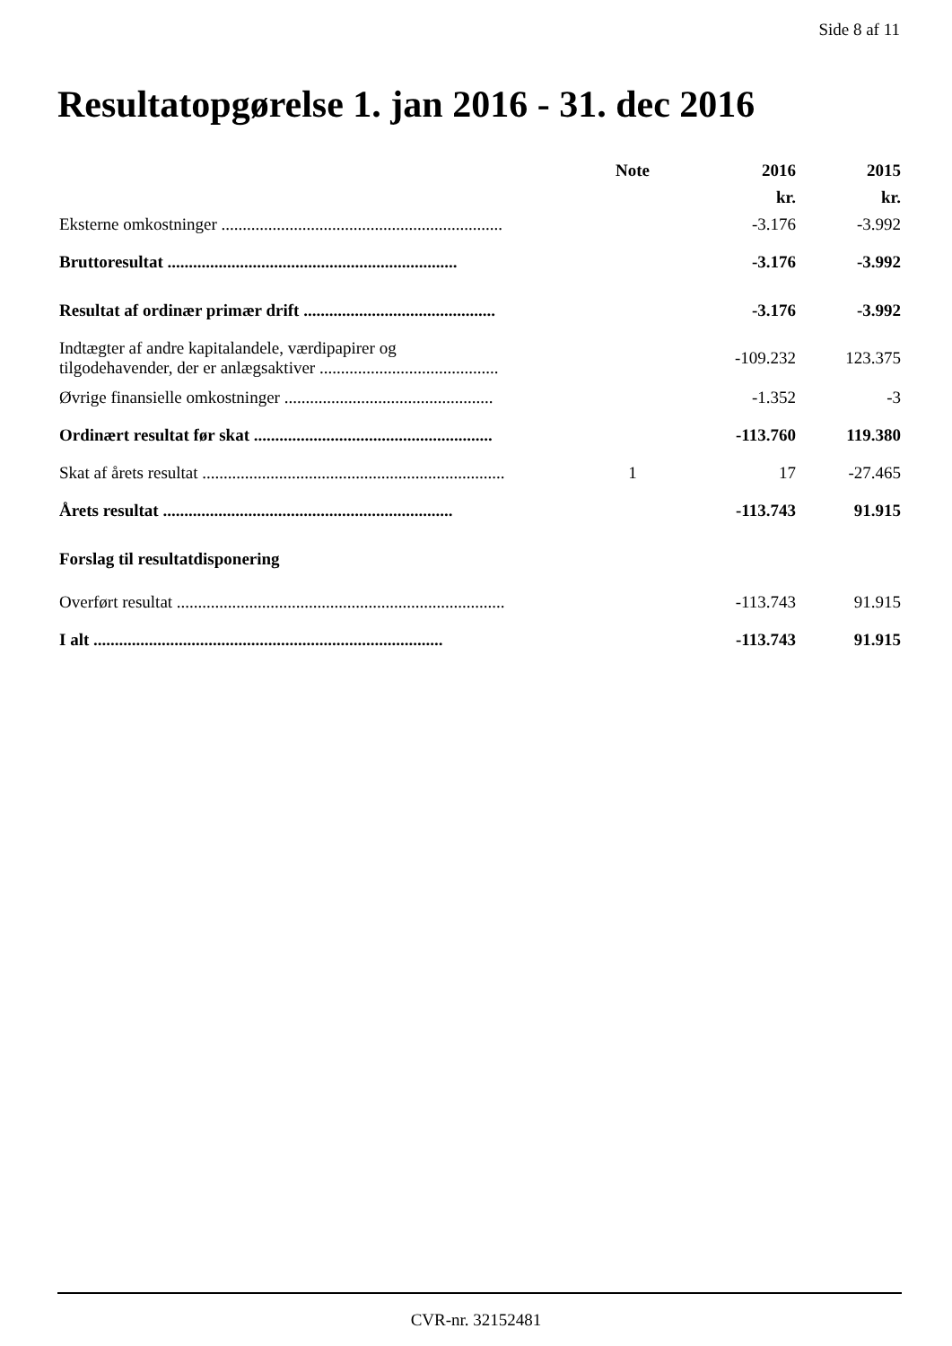Side 8 af 11
Resultatopgørelse 1. jan 2016 - 31. dec 2016
| | Note | 2016 | 2015 |
| --- | --- | --- | --- |
| | | kr. | kr. |
| Eksterne omkostninger .................................................................. | | -3.176 | -3.992 |
| Bruttoresultat .................................................................... | | -3.176 | -3.992 |
| Resultat af ordinær primær drift ............................................. | | -3.176 | -3.992 |
| Indtægter af andre kapitalandele, værdipapirer og tilgodehavender, der er anlægsaktiver .......................................... | | -109.232 | 123.375 |
| Øvrige finansielle omkostninger ................................................. | | -1.352 | -3 |
| Ordinært resultat før skat ........................................................ | | -113.760 | 119.380 |
| Skat af årets resultat ....................................................................... | 1 | 17 | -27.465 |
| Årets resultat .................................................................... | | -113.743 | 91.915 |
| Forslag til resultatdisponering | | | |
| Overført resultat ............................................................................. | | -113.743 | 91.915 |
| I alt .................................................................................. | | -113.743 | 91.915 |
CVR-nr. 32152481